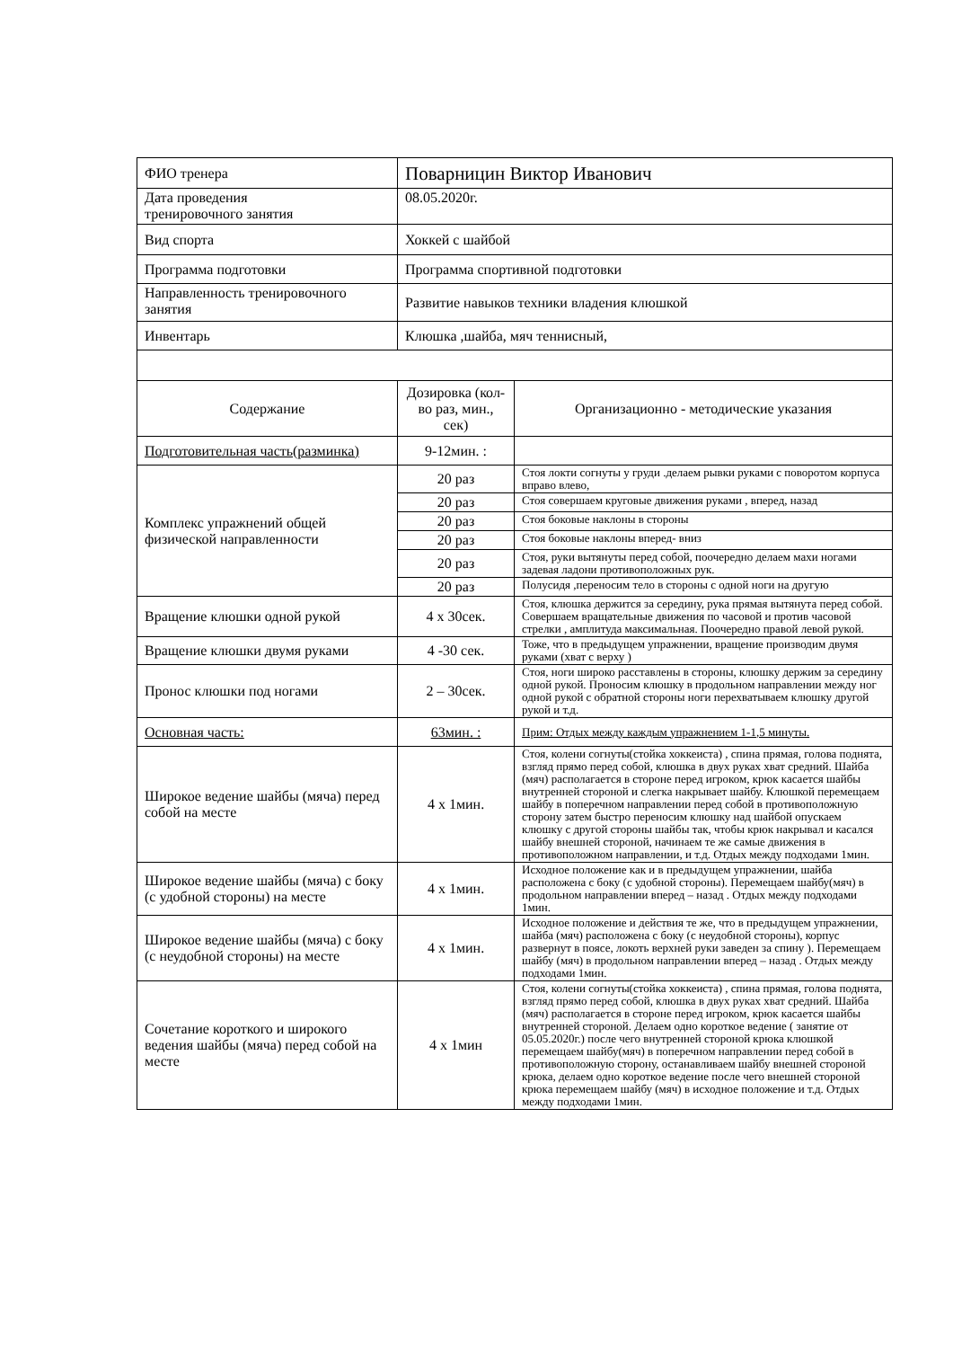| ФИО тренера | Поварницин Виктор Иванович | |
| Дата проведения тренировочного занятия | 08.05.2020г. | |
| Вид спорта | Хоккей с шайбой | |
| Программа подготовки | Программа спортивной подготовки | |
| Направленность тренировочного занятия | Развитие навыков техники владения клюшкой | |
| Инвентарь | Клюшка ,шайба, мяч теннисный, | |
| Содержание | Дозировка (кол-во раз, мин., сек) | Организационно - методические указания |
| Подготовительная часть(разминка) | 9-12мин. : | |
| Комплекс упражнений общей физической направленности | 20 раз | Стоя локти согнуты у груди .делаем рывки руками с поворотом корпуса вправо влево, |
| | 20 раз | Стоя совершаем круговые движения руками , вперед, назад |
| | 20 раз | Стоя боковые наклоны в стороны |
| | 20 раз | Стоя боковые наклоны вперед- вниз |
| | 20 раз | Стоя, руки вытянуты перед собой, поочередно делаем махи ногами задевая ладони противоположных рук. |
| | 20 раз | Полусидя ,переносим тело в стороны с одной ноги на другую |
| Вращение клюшки одной рукой | 4 х 30сек. | Стоя, клюшка держится за середину, рука прямая вытянута перед собой. Совершаем вращательные движения по часовой и против часовой стрелки , амплитуда максимальная. Поочередно правой левой рукой. |
| Вращение клюшки двумя руками | 4 -30 сек. | Тоже, что в предыдущем упражнении, вращение производим двумя руками (хват с верху ) |
| Пронос клюшки под ногами | 2 – 30сек. | Стоя, ноги широко расставлены в стороны, клюшку держим за середину одной рукой. Проносим клюшку в продольном направлении между ног одной рукой с обратной стороны ноги перехватываем клюшку другой рукой и т.д. |
| Основная часть: | 63мин. : | Прим: Отдых между каждым упражнением 1-1,5 минуты. |
| Широкое ведение шайбы (мяча) перед собой на месте | 4 х 1мин. | Стоя, колени согнуты(стойка хоккеиста) , спина прямая, голова поднята, взгляд прямо перед собой, клюшка в двух руках хват средний. Шайба (мяч) располагается в стороне перед игроком, крюк касается шайбы внутренней стороной и слегка накрывает шайбу. Клюшкой перемещаем шайбу в поперечном направлении перед собой в противоположную сторону затем быстро переносим клюшку над шайбой опускаем клюшку с другой стороны шайбы так, чтобы крюк накрывал и касался шайбу внешней стороной, начинаем те же самые движения в противоположном направлении, и т.д. Отдых между подходами 1мин. |
| Широкое ведение шайбы (мяча) с боку (с удобной стороны) на месте | 4 х 1мин. | Исходное положение как и в предыдущем упражнении, шайба расположена с боку (с удобной стороны). Перемещаем шайбу(мяч) в продольном направлении вперед – назад . Отдых между подходами 1мин. |
| Широкое ведение шайбы (мяча) с боку (с неудобной стороны) на месте | 4 х 1мин. | Исходное положение и действия те же, что в предыдущем упражнении, шайба (мяч) расположена с боку (с неудобной стороны), корпус развернут в поясе, локоть верхней руки заведен за спину ). Перемещаем шайбу (мяч) в продольном направлении вперед – назад . Отдых между подходами 1мин. |
| Сочетание короткого и широкого ведения шайбы (мяча) перед собой на месте | 4 х 1мин | Стоя, колени согнуты(стойка хоккеиста) , спина прямая, голова поднята, взгляд прямо перед собой, клюшка в двух руках хват средний. Шайба (мяч) располагается в стороне перед игроком, крюк касается шайбы внутренней стороной. Делаем одно короткое ведение ( занятие от 05.05.2020г.) после чего внутренней стороной крюка клюшкой перемещаем шайбу(мяч) в поперечном направлении перед собой в противоположную сторону, останавливаем шайбу внешней стороной крюка, делаем одно короткое ведение после чего внешней стороной крюка перемещаем шайбу (мяч) в исходное положение и т.д. Отдых между подходами 1мин. |